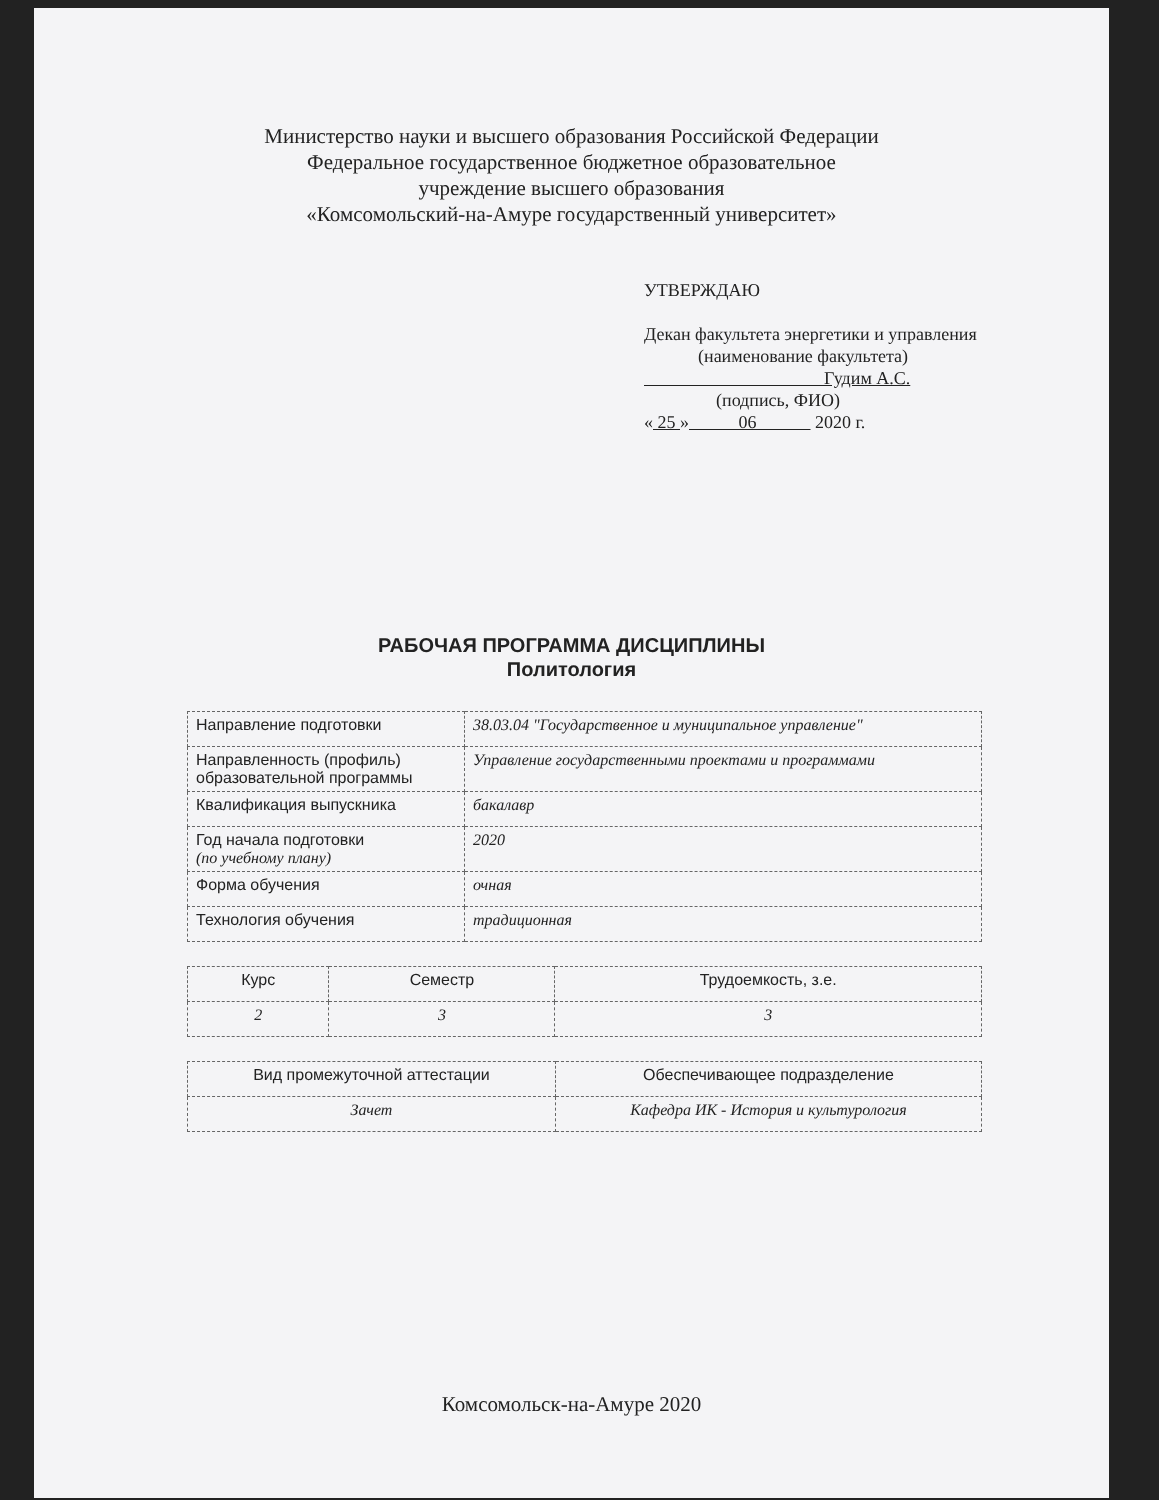Министерство науки и высшего образования Российской Федерации
Федеральное государственное бюджетное образовательное
учреждение высшего образования
«Комсомольский-на-Амуре государственный университет»
УТВЕРЖДАЮ
Декан факультета энергетики и управления
(наименование факультета)
Гудим А.С.
(подпись, ФИО)
« 25 » 06 2020 г.
РАБОЧАЯ ПРОГРАММА ДИСЦИПЛИНЫ
Политология
| Направление подготовки | 38.03.04 "Государственное и муниципальное управление" |
| Направленность (профиль) образовательной программы | Управление государственными проектами и программами |
| Квалификация выпускника | бакалавр |
| Год начала подготовки (по учебному плану) | 2020 |
| Форма обучения | очная |
| Технология обучения | традиционная |
| Курс | Семестр | Трудоемкость, з.е. |
| 2 | 3 | 3 |
| Вид промежуточной аттестации | Обеспечивающее подразделение |
| Зачет | Кафедра ИК - История и культурология |
Комсомольск-на-Амуре 2020